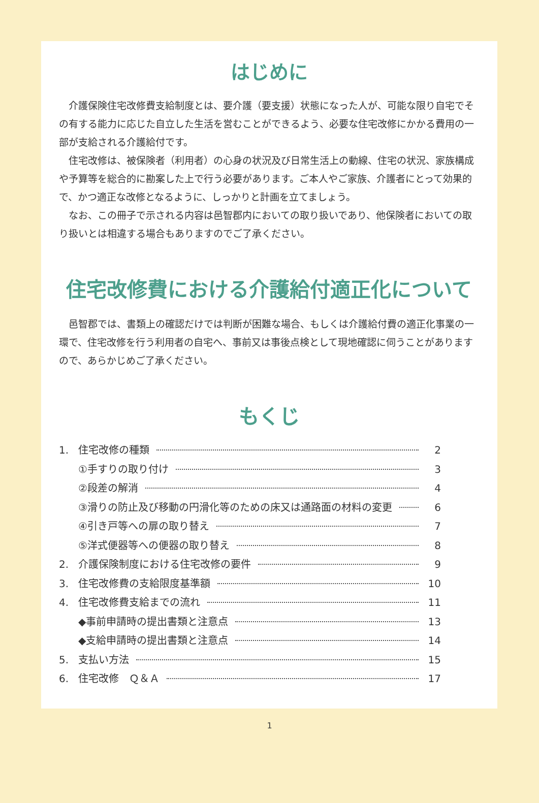はじめに
介護保険住宅改修費支給制度とは、要介護（要支援）状態になった人が、可能な限り自宅でその有する能力に応じた自立した生活を営むことができるよう、必要な住宅改修にかかる費用の一部が支給される介護給付です。
住宅改修は、被保険者（利用者）の心身の状況及び日常生活上の動線、住宅の状況、家族構成や予算等を総合的に勘案した上で行う必要があります。ご本人やご家族、介護者にとって効果的で、かつ適正な改修となるように、しっかりと計画を立てましょう。
なお、この冊子で示される内容は邑智郡内においての取り扱いであり、他保険者においての取り扱いとは相違する場合もありますのでご了承ください。
住宅改修費における介護給付適正化について
邑智郡では、書類上の確認だけでは判断が困難な場合、もしくは介護給付費の適正化事業の一環で、住宅改修を行う利用者の自宅へ、事前又は事後点検として現地確認に伺うことがありますので、あらかじめご了承ください。
もくじ
1. 住宅改修の種類 2
①手すりの取り付け 3
②段差の解消 4
③滑りの防止及び移動の円滑化等のための床又は通路面の材料の変更 6
④引き戸等への扉の取り替え 7
⑤洋式便器等への便器の取り替え 8
2. 介護保険制度における住宅改修の要件 9
3. 住宅改修費の支給限度基準額 10
4. 住宅改修費支給までの流れ 11
◆事前申請時の提出書類と注意点 13
◆支給申請時の提出書類と注意点 14
5. 支払い方法 15
6. 住宅改修　Ｑ＆Ａ 17
1